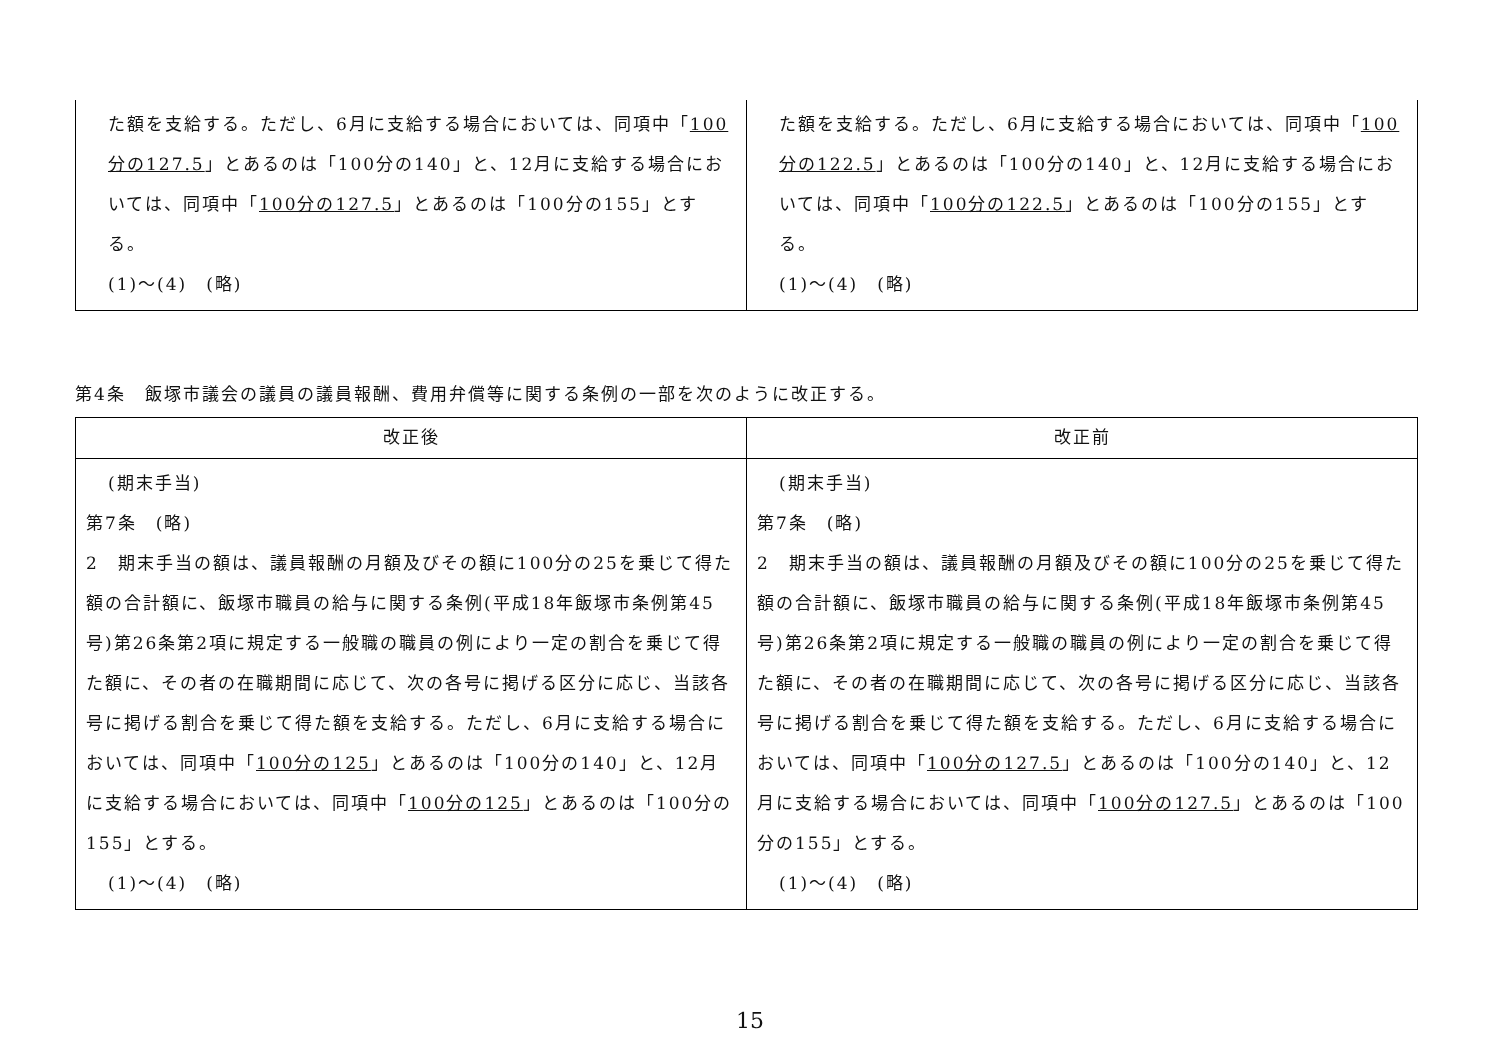| た額を支給する。ただし、6月に支給する場合においては、同項中「 100分の127.5 」とあるのは「100分の140」と、12月に支給する場合においては、同項中「 100分の127.5 」とあるのは「100分の155」とする。 (1)～(4) (略) | た額を支給する。ただし、6月に支給する場合においては、同項中「 100分の122.5 」とあるのは「100分の140」と、12月に支給する場合においては、同項中「 100分の122.5 」とあるのは「100分の155」とする。 (1)～(4) (略) |
第4条　飯塚市議会の議員の議員報酬、費用弁償等に関する条例の一部を次のように改正する。
| 改正後 | 改正前 |
| --- | --- |
| (期末手当) 第7条 (略) 2 期末手当の額は、議員報酬の月額及びその額に100分の25を乗じて得た額の合計額に、飯塚市職員の給与に関する条例(平成18年飯塚市条例第45号)第26条第2項に規定する一般職の職員の例により一定の割合を乗じて得た額に、その者の在職期間に応じて、次の各号に掲げる区分に応じ、当該各号に掲げる割合を乗じて得た額を支給する。ただし、6月に支給する場合においては、同項中「 100分の125 」とあるのは「100分の140」と、12月に支給する場合においては、同項中「 100分の125 」とあるのは「100分の155」とする。 (1)～(4) (略) | (期末手当) 第7条 (略) 2 期末手当の額は、議員報酬の月額及びその額に100分の25を乗じて得た額の合計額に、飯塚市職員の給与に関する条例(平成18年飯塚市条例第45号)第26条第2項に規定する一般職の職員の例により一定の割合を乗じて得た額に、その者の在職期間に応じて、次の各号に掲げる区分に応じ、当該各号に掲げる割合を乗じて得た額を支給する。ただし、6月に支給する場合においては、同項中「 100分の127.5 」とあるのは「100分の140」と、12月に支給する場合においては、同項中「 100分の127.5 」とあるのは「100分の155」とする。 (1)～(4) (略) |
15